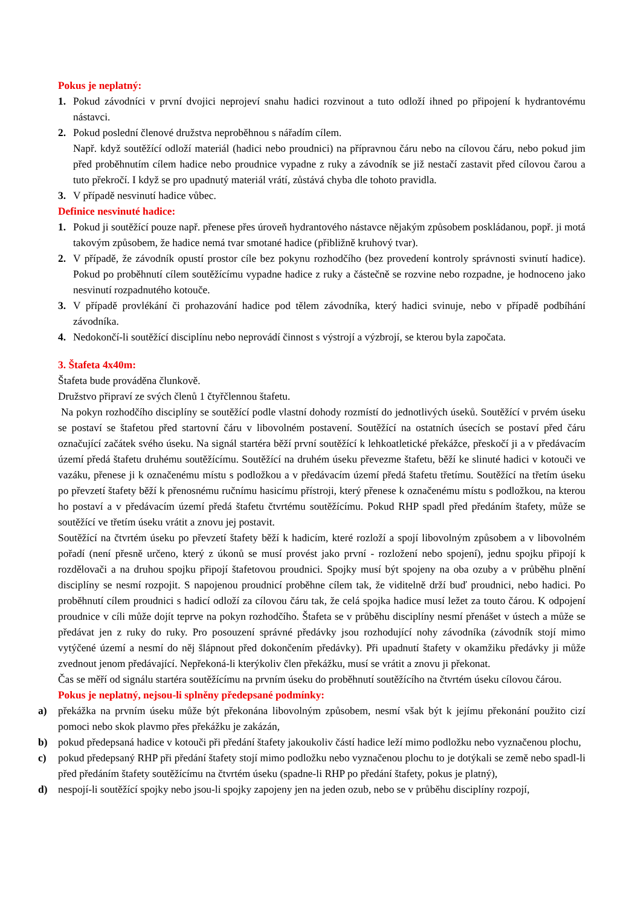Pokus je neplatný:
1. Pokud závodníci v první dvojici neprojeví snahu hadici rozvinout a tuto odloží ihned po připojení k hydrantovému nástavci.
2. Pokud poslední členové družstva neproběhnou s nářadím cílem.
Např. když soutěžící odloží materiál (hadici nebo proudnici) na přípravnou čáru nebo na cílovou čáru, nebo pokud jim před proběhnutím cílem hadice nebo proudnice vypadne z ruky a závodník se již nestačí zastavit před cílovou čarou a tuto překročí. I když se pro upadnutý materiál vrátí, zůstává chyba dle tohoto pravidla.
3. V případě nesvinutí hadice vůbec.
Definice nesvinuté hadice:
1. Pokud ji soutěžící pouze např. přenese přes úroveň hydrantového nástavce nějakým způsobem poskládanou, popř. ji motá takovým způsobem, že hadice nemá tvar smotané hadice (přibližně kruhový tvar).
2. V případě, že závodník opustí prostor cíle bez pokynu rozhodčího (bez provedení kontroly správnosti svinutí hadice). Pokud po proběhnutí cílem soutěžícímu vypadne hadice z ruky a částečně se rozvine nebo rozpadne, je hodnoceno jako nesvinutí rozpadnutého kotouče.
3. V případě provlékání či prohazování hadice pod tělem závodníka, který hadici svinuje, nebo v případě podbíhání závodníka.
4. Nedokončí-li soutěžící disciplínu nebo neprovádí činnost s výstrojí a výzbrojí, se kterou byla započata.
3. Štafeta 4x40m:
Štafeta bude prováděna člunkově.
Družstvo připraví ze svých členů 1 čtyřčlennou štafetu.
Na pokyn rozhodčího disciplíny se soutěžící podle vlastní dohody rozmístí do jednotlivých úseků. Soutěžící v prvém úseku se postaví se štafetou před startovní čáru v libovolném postavení. Soutěžící na ostatních úsecích se postaví před čáru označující začátek svého úseku. Na signál startéra běží první soutěžící k lehkoatletické překážce, přeskočí ji a v předávacím území předá štafetu druhému soutěžícímu. Soutěžící na druhém úseku převezme štafetu, běží ke slinuté hadici v kotouči ve vazáku, přenese ji k označenému místu s podložkou a v předávacím území předá štafetu třetímu. Soutěžící na třetím úseku po převzetí štafety běží k přenosnému ručnímu hasicímu přístroji, který přenese k označenému místu s podložkou, na kterou ho postaví a v předávacím území předá štafetu čtvrtému soutěžícímu. Pokud RHP spadl před předáním štafety, může se soutěžící ve třetím úseku vrátit a znovu jej postavit.
Soutěžící na čtvrtém úseku po převzetí štafety běží k hadicím, které rozloží a spojí libovolným způsobem a v libovolném pořadí (není přesně určeno, který z úkonů se musí provést jako první - rozložení nebo spojení), jednu spojku připojí k rozdělovači a na druhou spojku připojí štafetovou proudnici. Spojky musí být spojeny na oba ozuby a v průběhu plnění disciplíny se nesmí rozpojit. S napojenou proudnicí proběhne cílem tak, že viditelně drží buď proudnici, nebo hadici. Po proběhnutí cílem proudnici s hadicí odloží za cílovou čáru tak, že celá spojka hadice musí ležet za touto čárou. K odpojení proudnice v cíli může dojít teprve na pokyn rozhodčího. Štafeta se v průběhu disciplíny nesmí přenášet v ústech a může se předávat jen z ruky do ruky. Pro posouzení správné předávky jsou rozhodující nohy závodníka (závodník stojí mimo vytýčené území a nesmí do něj šlápnout před dokončením předávky). Při upadnutí štafety v okamžiku předávky ji může zvednout jenom předávající. Nepřekoná-li kterýkoliv člen překážku, musí se vrátit a znovu ji překonat.
Čas se měří od signálu startéra soutěžícímu na prvním úseku do proběhnutí soutěžícího na čtvrtém úseku cílovou čárou.
Pokus je neplatný, nejsou-li splněny předepsané podmínky:
a) překážka na prvním úseku může být překonána libovolným způsobem, nesmí však být k jejímu překonání použito cizí pomoci nebo skok plavmo přes překážku je zakázán,
b) pokud předepsaná hadice v kotouči při předání štafety jakoukoliv částí hadice leží mimo podložku nebo vyznačenou plochu,
c) pokud předepsaný RHP při předání štafety stojí mimo podložku nebo vyznačenou plochu to je dotýkali se země nebo spadl-li před předáním štafety soutěžícímu na čtvrtém úseku (spadne-li RHP po předání štafety, pokus je platný),
d) nespojí-li soutěžící spojky nebo jsou-li spojky zapojeny jen na jeden ozub, nebo se v průběhu disciplíny rozpojí,